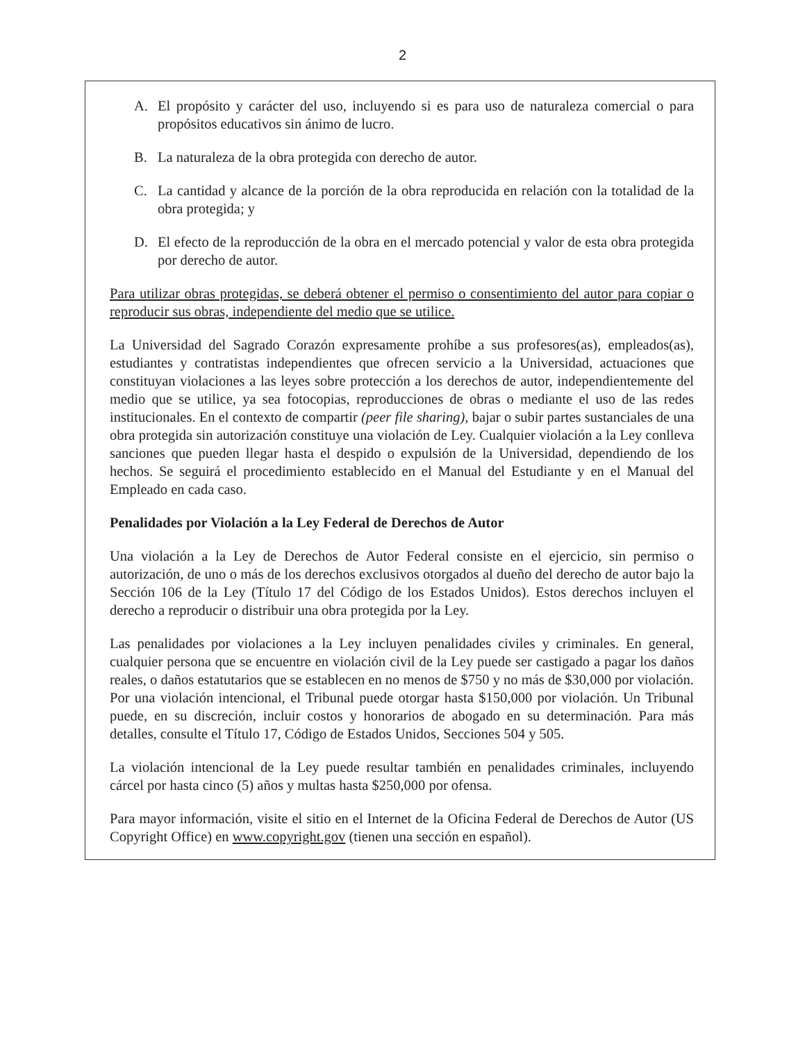2
A. El propósito y carácter del uso, incluyendo si es para uso de naturaleza comercial o para propósitos educativos sin ánimo de lucro.
B. La naturaleza de la obra protegida con derecho de autor.
C. La cantidad y alcance de la porción de la obra reproducida en relación con la totalidad de la obra protegida; y
D. El efecto de la reproducción de la obra en el mercado potencial y valor de esta obra protegida por derecho de autor.
Para utilizar obras protegidas, se deberá obtener el permiso o consentimiento del autor para copiar o reproducir sus obras, independiente del medio que se utilice.
La Universidad del Sagrado Corazón expresamente prohíbe a sus profesores(as), empleados(as), estudiantes y contratistas independientes que ofrecen servicio a la Universidad, actuaciones que constituyan violaciones a las leyes sobre protección a los derechos de autor, independientemente del medio que se utilice, ya sea fotocopias, reproducciones de obras o mediante el uso de las redes institucionales. En el contexto de compartir (peer file sharing), bajar o subir partes sustanciales de una obra protegida sin autorización constituye una violación de Ley. Cualquier violación a la Ley conlleva sanciones que pueden llegar hasta el despido o expulsión de la Universidad, dependiendo de los hechos. Se seguirá el procedimiento establecido en el Manual del Estudiante y en el Manual del Empleado en cada caso.
Penalidades por Violación a la Ley Federal de Derechos de Autor
Una violación a la Ley de Derechos de Autor Federal consiste en el ejercicio, sin permiso o autorización, de uno o más de los derechos exclusivos otorgados al dueño del derecho de autor bajo la Sección 106 de la Ley (Título 17 del Código de los Estados Unidos). Estos derechos incluyen el derecho a reproducir o distribuir una obra protegida por la Ley.
Las penalidades por violaciones a la Ley incluyen penalidades civiles y criminales. En general, cualquier persona que se encuentre en violación civil de la Ley puede ser castigado a pagar los daños reales, o daños estatutarios que se establecen en no menos de $750 y no más de $30,000 por violación. Por una violación intencional, el Tribunal puede otorgar hasta $150,000 por violación. Un Tribunal puede, en su discreción, incluir costos y honorarios de abogado en su determinación. Para más detalles, consulte el Título 17, Código de Estados Unidos, Secciones 504 y 505.
La violación intencional de la Ley puede resultar también en penalidades criminales, incluyendo cárcel por hasta cinco (5) años y multas hasta $250,000 por ofensa.
Para mayor información, visite el sitio en el Internet de la Oficina Federal de Derechos de Autor (US Copyright Office) en www.copyright.gov (tienen una sección en español).